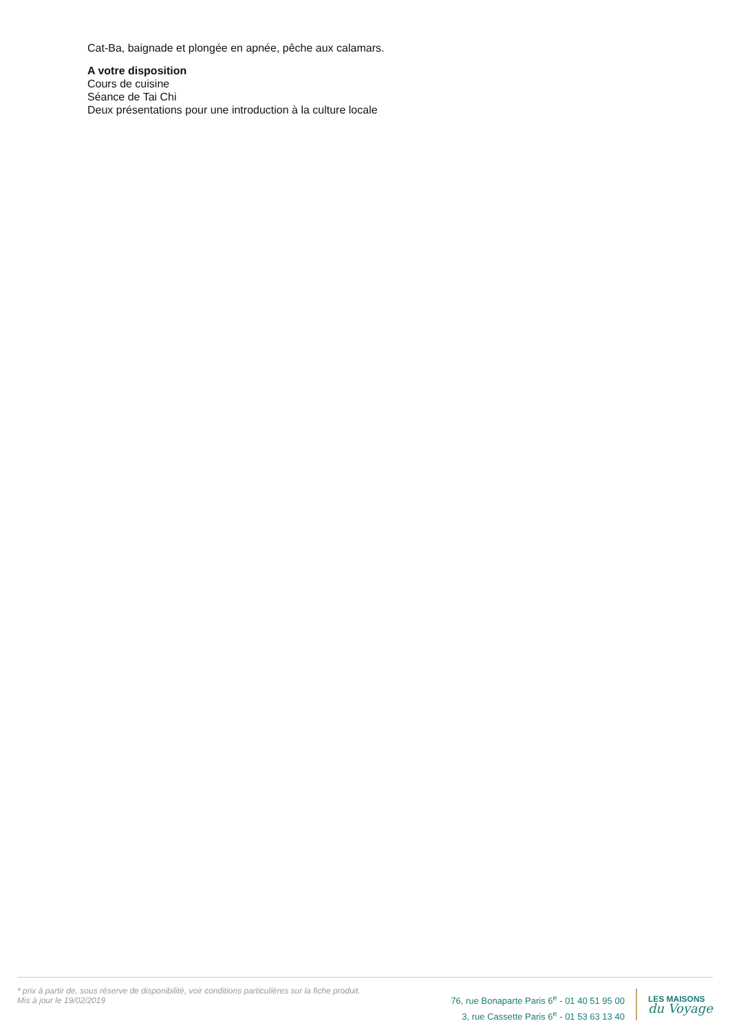Cat-Ba, baignade et plongée en apnée, pêche aux calamars.
A votre disposition
Cours de cuisine
Séance de Tai Chi
Deux présentations pour une introduction à la culture locale
* prix à partir de, sous réserve de disponibilité, voir conditions particulières sur la fiche produit.
Mis à jour le 19/02/2019
76, rue Bonaparte Paris 6<sup>e</sup> - 01 40 51 95 00
3, rue Cassette Paris 6<sup>e</sup> - 01 53 63 13 40
LES MAISONS
du Voyage